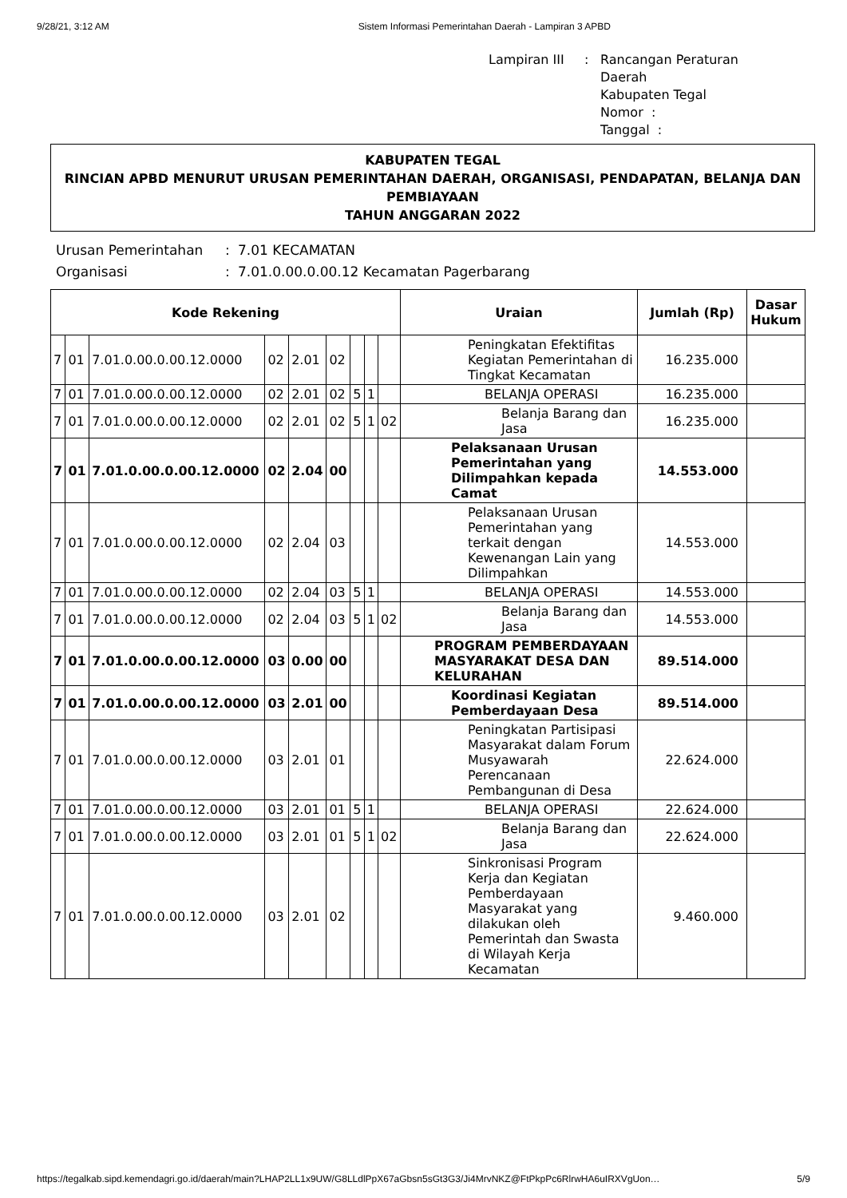9/28/21, 3:12 AM Sistem Informasi Pemerintahan Daerah - Lampiran 3 APBD
Lampiran III: Rancangan Peraturan Daerah
Kabupaten Tegal
Nomor :
Tanggal :
KABUPATEN TEGAL
RINCIAN APBD MENURUT URUSAN PEMERINTAHAN DAERAH, ORGANISASI, PENDAPATAN, BELANJA DAN PEMBIAYAAN
TAHUN ANGGARAN 2022
Urusan Pemerintahan: 7.01 KECAMATAN Organisasi: 7.01.0.00.0.00.12 Kecamatan Pagerbarang
| Kode Rekening | | | | | | | | | Uraian | Jumlah (Rp) | Dasar Hukum |
| --- | --- | --- | --- | --- | --- | --- | --- | --- | --- | --- | --- |
| 7 | 01 | 7.01.0.00.0.00.12.0000 | 02 | 2.01 | 02 | | | | Peningkatan Efektifitas Kegiatan Pemerintahan di Tingkat Kecamatan | 16.235.000 | |
| 7 | 01 | 7.01.0.00.0.00.12.0000 | 02 | 2.01 | 02 | 5 | 1 | | BELANJA OPERASI | 16.235.000 | |
| 7 | 01 | 7.01.0.00.0.00.12.0000 | 02 | 2.01 | 02 | 5 | 1 | 02 | Belanja Barang dan Jasa | 16.235.000 | |
| 7 | 01 | 7.01.0.00.0.00.12.0000 | 02 | 2.04 | 00 | | | | Pelaksanaan Urusan Pemerintahan yang Dilimpahkan kepada Camat | 14.553.000 | |
| 7 | 01 | 7.01.0.00.0.00.12.0000 | 02 | 2.04 | 03 | | | | Pelaksanaan Urusan Pemerintahan yang terkait dengan Kewenangan Lain yang Dilimpahkan | 14.553.000 | |
| 7 | 01 | 7.01.0.00.0.00.12.0000 | 02 | 2.04 | 03 | 5 | 1 | | BELANJA OPERASI | 14.553.000 | |
| 7 | 01 | 7.01.0.00.0.00.12.0000 | 02 | 2.04 | 03 | 5 | 1 | 02 | Belanja Barang dan Jasa | 14.553.000 | |
| 7 | 01 | 7.01.0.00.0.00.12.0000 | 03 | 0.00 | 00 | | | | PROGRAM PEMBERDAYAAN MASYARAKAT DESA DAN KELURAHAN | 89.514.000 | |
| 7 | 01 | 7.01.0.00.0.00.12.0000 | 03 | 2.01 | 00 | | | | Koordinasi Kegiatan Pemberdayaan Desa | 89.514.000 | |
| 7 | 01 | 7.01.0.00.0.00.12.0000 | 03 | 2.01 | 01 | | | | Peningkatan Partisipasi Masyarakat dalam Forum Musyawarah Perencanaan Pembangunan di Desa | 22.624.000 | |
| 7 | 01 | 7.01.0.00.0.00.12.0000 | 03 | 2.01 | 01 | 5 | 1 | | BELANJA OPERASI | 22.624.000 | |
| 7 | 01 | 7.01.0.00.0.00.12.0000 | 03 | 2.01 | 01 | 5 | 1 | 02 | Belanja Barang dan Jasa | 22.624.000 | |
| 7 | 01 | 7.01.0.00.0.00.12.0000 | 03 | 2.01 | 02 | | | | Sinkronisasi Program Kerja dan Kegiatan Pemberdayaan Masyarakat yang dilakukan oleh Pemerintah dan Swasta di Wilayah Kerja Kecamatan | 9.460.000 | |
https://tegalkab.sipd.kemendagri.go.id/daerah/main?LHAP2LL1x9UW/G8LLdlPpX67aGbsn5sGt3G3/Ji4MrvNKZ@FtPkpPc6RlrwHA6uIRXVgUon… 5/9